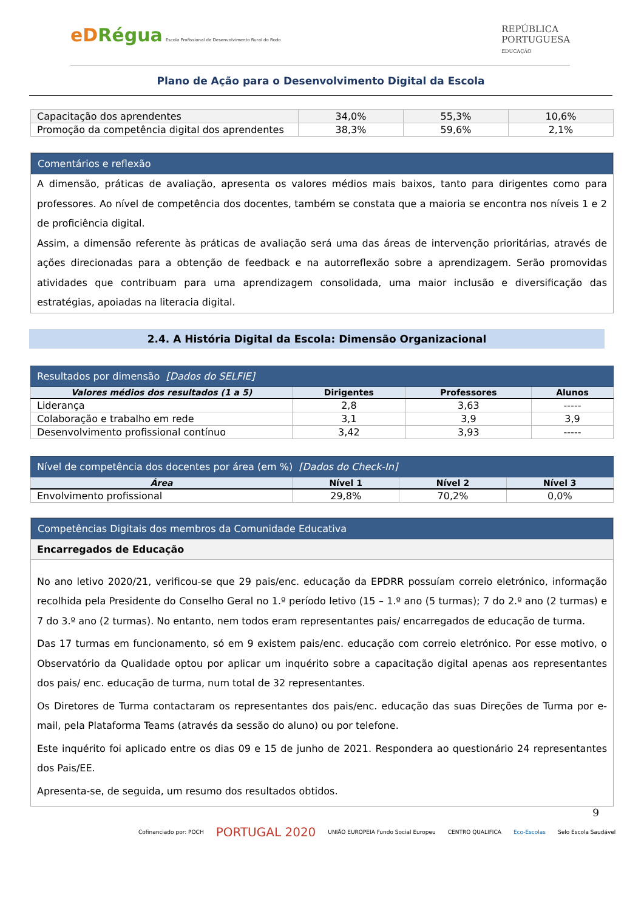eDRégua Escola Profissional de Desenvolvimento Rural do Rodo
REPÚBLICA
PORTUGUESA
EDUCAÇÃO
Plano de Ação para o Desenvolvimento Digital da Escola
| Capacitação dos aprendentes | 34,0% | 55,3% | 10,6% |
| Promoção da competência digital dos aprendentes | 38,3% | 59,6% | 2,1% |
Comentários e reflexão
A dimensão, práticas de avaliação, apresenta os valores médios mais baixos, tanto para dirigentes como para professores. Ao nível de competência dos docentes, também se constata que a maioria se encontra nos níveis 1 e 2 de proficiência digital.
Assim, a dimensão referente às práticas de avaliação será uma das áreas de intervenção prioritárias, através de ações direcionadas para a obtenção de feedback e na autorreflexão sobre a aprendizagem. Serão promovidas atividades que contribuam para uma aprendizagem consolidada, uma maior inclusão e diversificação das estratégias, apoiadas na literacia digital.
2.4. A História Digital da Escola: Dimensão Organizacional
| Resultados por dimensão [Dados do SELFIE] | | | |
| --- | --- | --- | --- |
| Valores médios dos resultados (1 a 5) | Dirigentes | Professores | Alunos |
| Liderança | 2,8 | 3,63 | ----- |
| Colaboração e trabalho em rede | 3,1 | 3,9 | 3,9 |
| Desenvolvimento profissional contínuo | 3,42 | 3,93 | ----- |
| Nível de competência dos docentes por área (em %) [Dados do Check-In] | | | |
| --- | --- | --- | --- |
| Área | Nível 1 | Nível 2 | Nível 3 |
| Envolvimento profissional | 29,8% | 70,2% | 0,0% |
Competências Digitais dos membros da Comunidade Educativa
Encarregados de Educação
No ano letivo 2020/21, verificou-se que 29 pais/enc. educação da EPDRR possuíam correio eletrónico, informação recolhida pela Presidente do Conselho Geral no 1.º período letivo (15 – 1.º ano (5 turmas); 7 do 2.º ano (2 turmas) e 7 do 3.º ano (2 turmas). No entanto, nem todos eram representantes pais/ encarregados de educação de turma.
Das 17 turmas em funcionamento, só em 9 existem pais/enc. educação com correio eletrónico. Por esse motivo, o Observatório da Qualidade optou por aplicar um inquérito sobre a capacitação digital apenas aos representantes dos pais/ enc. educação de turma, num total de 32 representantes.
Os Diretores de Turma contactaram os representantes dos pais/enc. educação das suas Direções de Turma por e-mail, pela Plataforma Teams (através da sessão do aluno) ou por telefone.
Este inquérito foi aplicado entre os dias 09 e 15 de junho de 2021. Respondera ao questionário 24 representantes dos Pais/EE.
Apresenta-se, de seguida, um resumo dos resultados obtidos.
9
Cofinanciado por: POCH PORTUGAL 2020 UNIÃO EUROPEIA Fundo Social Europeu CENTRO QUALIFICA Eco-Escolas Selo Escola Saudável